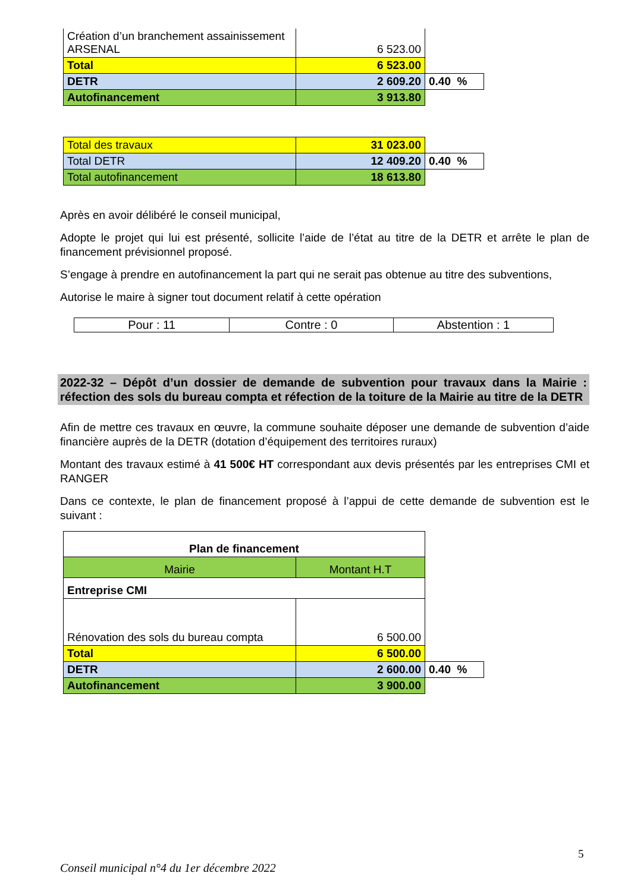| Création d’un branchement assainissement ARSENAL | 6 523.00 | |
| Total | 6 523.00 | |
| DETR | 2 609.20 | 0.40 % |
| Autofinancement | 3 913.80 | |
| Total des travaux | 31 023.00 | |
| Total DETR | 12 409.20 | 0.40 % |
| Total autofinancement | 18 613.80 | |
Après en avoir délibéré le conseil municipal,
Adopte le projet qui lui est présenté, sollicite l’aide de l’état au titre de la DETR et arrête le plan de financement prévisionnel proposé.
S’engage à prendre en autofinancement la part qui ne serait pas obtenue au titre des subventions,
Autorise le maire à signer tout document relatif à cette opération
| Pour : 11 | Contre : 0 | Abstention : 1 |
2022-32 – Dépôt d’un dossier de demande de subvention pour travaux dans la Mairie : réfection des sols du bureau compta et réfection de la toiture de la Mairie au titre de la DETR
Afin de mettre ces travaux en œuvre, la commune souhaite déposer une demande de subvention d’aide financière auprès de la DETR (dotation d’équipement des territoires ruraux)
Montant des travaux estimé à 41 500€ HT correspondant aux devis présentés par les entreprises CMI et RANGER
Dans ce contexte, le plan de financement proposé à l’appui de cette demande de subvention est le suivant :
| Plan de financement | | |
| Mairie | Montant H.T | |
| Entreprise CMI | | |
| Rénovation des sols du bureau compta | 6 500.00 | |
| Total | 6 500.00 | |
| DETR | 2 600.00 | 0.40 % |
| Autofinancement | 3 900.00 | |
5
Conseil municipal n°4 du 1er décembre 2022